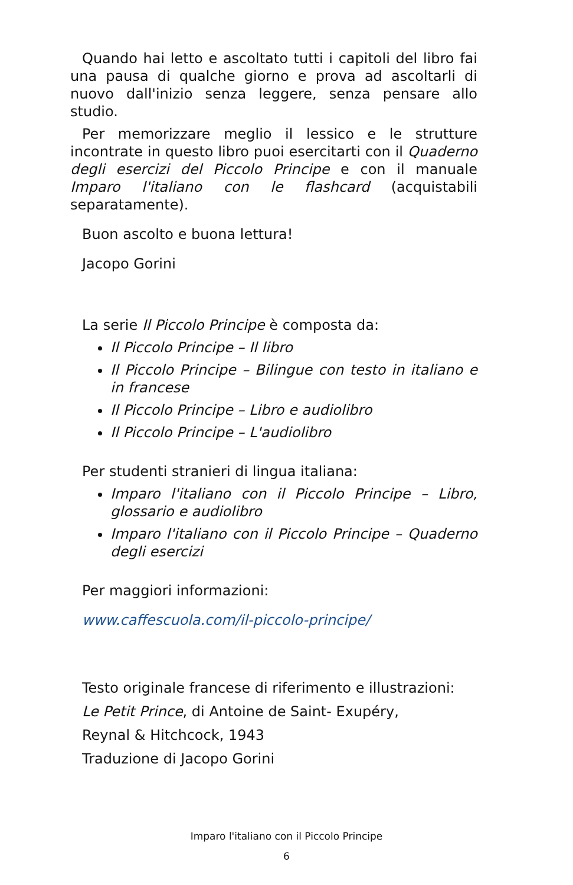Quando hai letto e ascoltato tutti i capitoli del libro fai una pausa di qualche giorno e prova ad ascoltarli di nuovo dall'inizio senza leggere, senza pensare allo studio.
Per memorizzare meglio il lessico e le strutture incontrate in questo libro puoi esercitarti con il Quaderno degli esercizi del Piccolo Principe e con il manuale Imparo l'italiano con le flashcard (acquistabili separatamente).
Buon ascolto e buona lettura!
Jacopo Gorini
La serie Il Piccolo Principe è composta da:
Il Piccolo Principe – Il libro
Il Piccolo Principe – Bilingue con testo in italiano e in francese
Il Piccolo Principe – Libro e audiolibro
Il Piccolo Principe – L'audiolibro
Per studenti stranieri di lingua italiana:
Imparo l'italiano con il Piccolo Principe – Libro, glossario e audiolibro
Imparo l'italiano con il Piccolo Principe – Quaderno degli esercizi
Per maggiori informazioni:
www.caffescuola.com/il-piccolo-principe/
Testo originale francese di riferimento e illustrazioni:
Le Petit Prince, di Antoine de Saint- Exupéry,
Reynal & Hitchcock, 1943
Traduzione di Jacopo Gorini
Imparo l'italiano con il Piccolo Principe
6